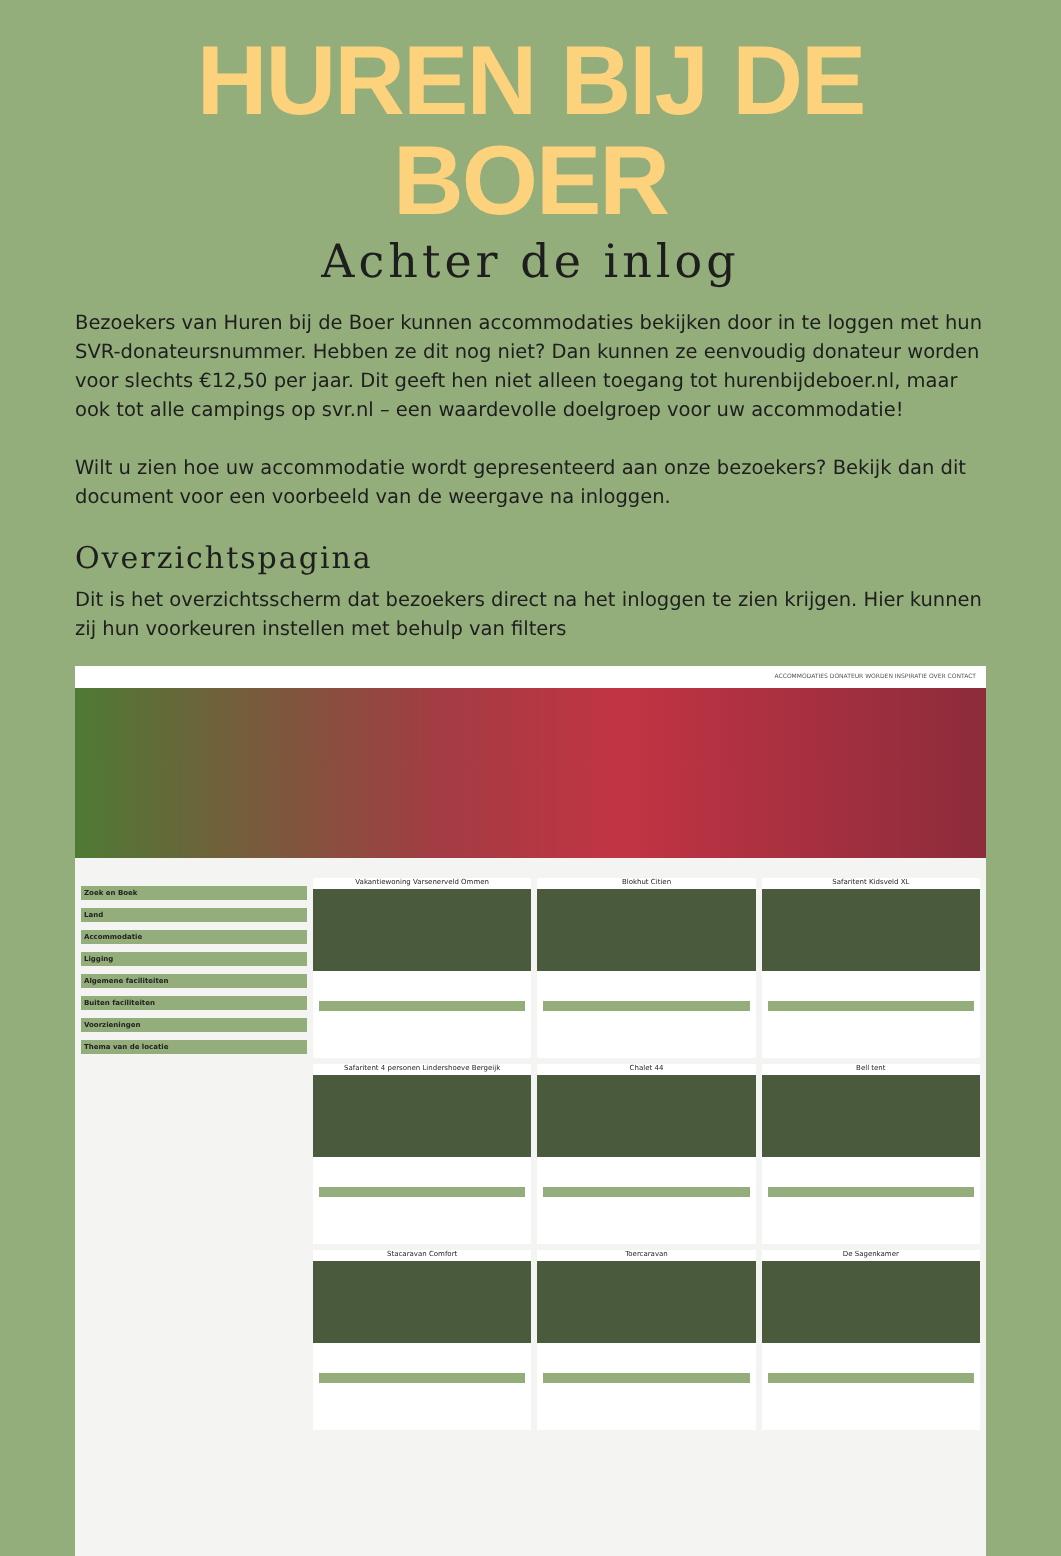HUREN BIJ DE BOER
Achter de inlog
Bezoekers van Huren bij de Boer kunnen accommodaties bekijken door in te loggen met hun SVR-donateursnummer. Hebben ze dit nog niet? Dan kunnen ze eenvoudig donateur worden voor slechts €12,50 per jaar. Dit geeft hen niet alleen toegang tot hurenbijdeboer.nl, maar ook tot alle campings op svr.nl – een waardevolle doelgroep voor uw accommodatie!
Wilt u zien hoe uw accommodatie wordt gepresenteerd aan onze bezoekers? Bekijk dan dit document voor een voorbeeld van de weergave na inloggen.
Overzichtspagina
Dit is het overzichtsscherm dat bezoekers direct na het inloggen te zien krijgen. Hier kunnen zij hun voorkeuren instellen met behulp van filters
ACCOMMODATIES DONATEUR WORDEN INSPIRATIE OVER CONTACT
Zoek en Boek
Land
Accommodatie
Ligging
Algemene faciliteiten
Buiten faciliteiten
Voorzieningen
Thema van de locatie
Vakantiewoning Varsenerveld Ommen
Blokhut Citien
Safaritent Kidsveld XL
Safaritent 4 personen Lindershoeve Bergeijk
Chalet 44
Bell tent
Stacaravan Comfort
Toercaravan
De Sagenkamer